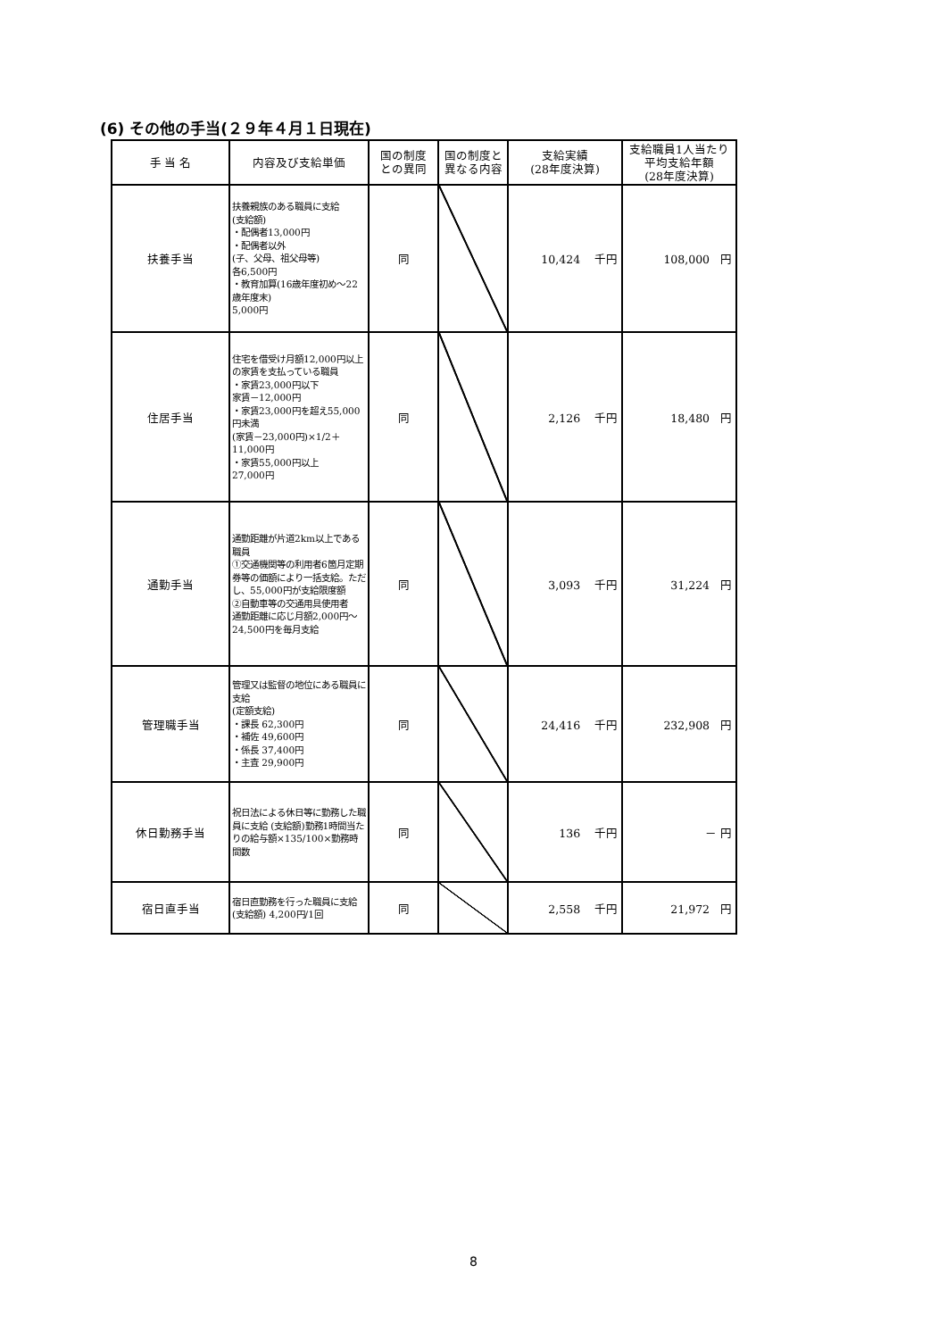(6) その他の手当(２９年４月１日現在)
| 手 当 名 | 内容及び支給単価 | 国の制度 との異同 | 国の制度と 異なる内容 | 支給実績 (28年度決算) | 支給職員1人当たり 平均支給年額 (28年度決算) |
| --- | --- | --- | --- | --- | --- |
| 扶養手当 | 扶養親族のある職員に支給 (支給額) ・配偶者13,000円 ・配偶者以外 (子、父母、祖父母等) 各6,500円 ・教育加算(16歳年度初め～22歳年度末) 5,000円 | 同 | | 10,424 千円 | 108,000 円 |
| 住居手当 | 住宅を借受け月額12,000円以上の家賃を支払っている職員 ・家賃23,000円以下 家賃－12,000円 ・家賃23,000円を超え55,000円未満 (家賃－23,000円)×1/2＋11,000円 ・家賃55,000円以上 27,000円 | 同 | | 2,126 千円 | 18,480 円 |
| 通勤手当 | 通勤距離が片道2km以上である職員 ①交通機関等の利用者6箇月定期券等の価額により一括支給。ただし、55,000円が支給限度額 ②自動車等の交通用具使用者 通勤距離に応じ月額2,000円～24,500円を毎月支給 | 同 | | 3,093 千円 | 31,224 円 |
| 管理職手当 | 管理又は監督の地位にある職員に支給 (定額支給) ・課長 62,300円 ・補佐 49,600円 ・係長 37,400円 ・主査 29,900円 | 同 | | 24,416 千円 | 232,908 円 |
| 休日勤務手当 | 祝日法による休日等に勤務した職員に支給 (支給額)勤務1時間当たりの給与額×135/100×勤務時間数 | 同 | | 136 千円 | － 円 |
| 宿日直手当 | 宿日直勤務を行った職員に支給 (支給額) 4,200円/1回 | 同 | | 2,558 千円 | 21,972 円 |
8